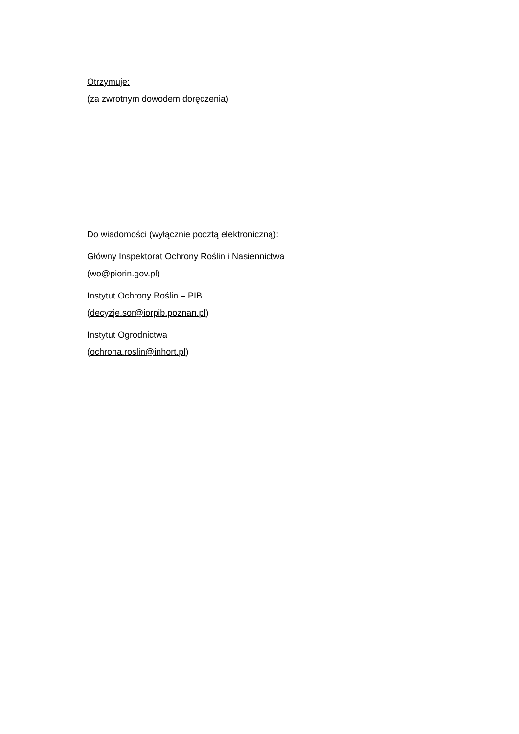Otrzymuje:
(za zwrotnym dowodem doręczenia)
Do wiadomości (wyłącznie pocztą elektroniczną):
Główny Inspektorat Ochrony Roślin i Nasiennictwa
(wo@piorin.gov.pl)
Instytut Ochrony Roślin – PIB
(decyzje.sor@iorpib.poznan.pl)
Instytut Ogrodnictwa
(ochrona.roslin@inhort.pl)